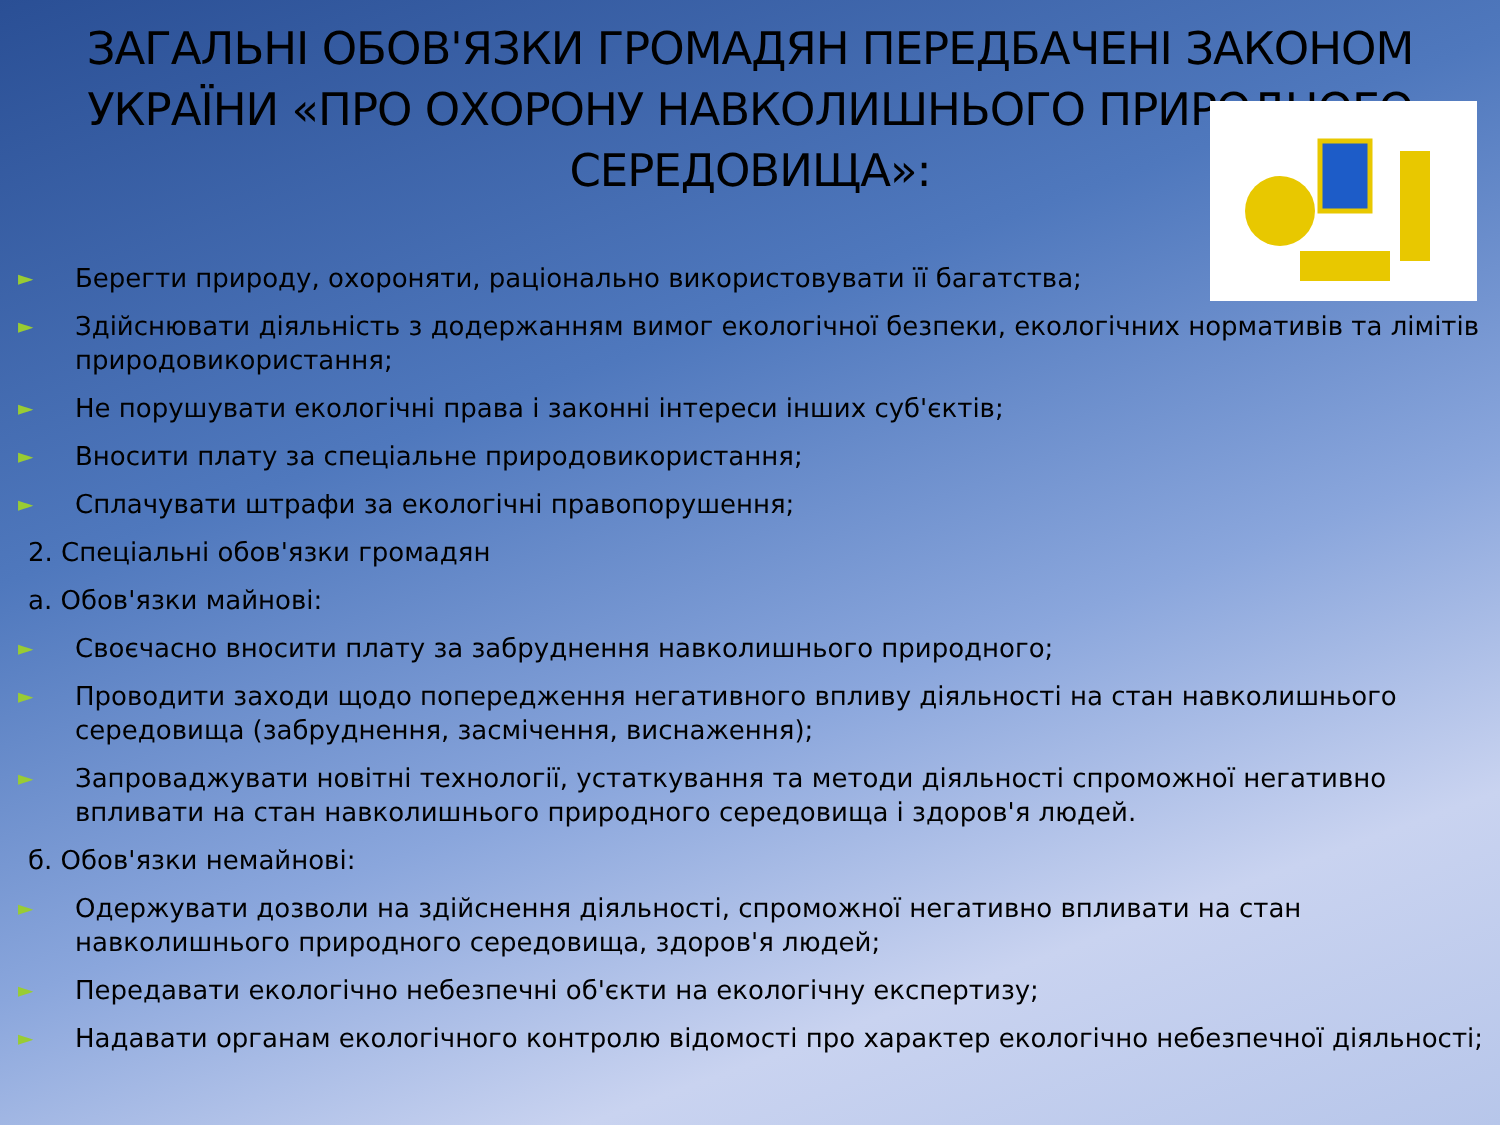ЗАГАЛЬНІ ОБОВ'ЯЗКИ ГРОМАДЯН ПЕРЕДБАЧЕНІ ЗАКОНОМ УКРАЇНИ «ПРО ОХОРОНУ НАВКОЛИШНЬОГО ПРИРОДНОГО СЕРЕДОВИЩА»:
► Берегти природу, охороняти, раціонально використовувати її багатства;
► Здійснювати діяльність з додержанням вимог екологічної безпеки, екологічних нормативів та лімітів природовикористання;
► Не порушувати екологічні права і законні інтереси інших суб'єктів;
► Вносити плату за спеціальне природовикористання;
► Сплачувати штрафи за екологічні правопорушення;
2. Спеціальні обов'язки громадян
а. Обов'язки майнові:
► Своєчасно вносити плату за забруднення навколишнього природного;
► Проводити заходи щодо попередження негативного впливу діяльності на стан навколишнього середовища (забруднення, засмічення, виснаження);
► Запроваджувати новітні технології, устаткування та методи діяльності спроможної негативно впливати на стан навколишнього природного середовища і здоров'я людей.
б. Обов'язки немайнові:
► Одержувати дозволи на здійснення діяльності, спроможної негативно впливати на стан навколишнього природного середовища, здоров'я людей;
► Передавати екологічно небезпечні об'єкти на екологічну експертизу;
► Надавати органам екологічного контролю відомості про характер екологічно небезпечної діяльності;